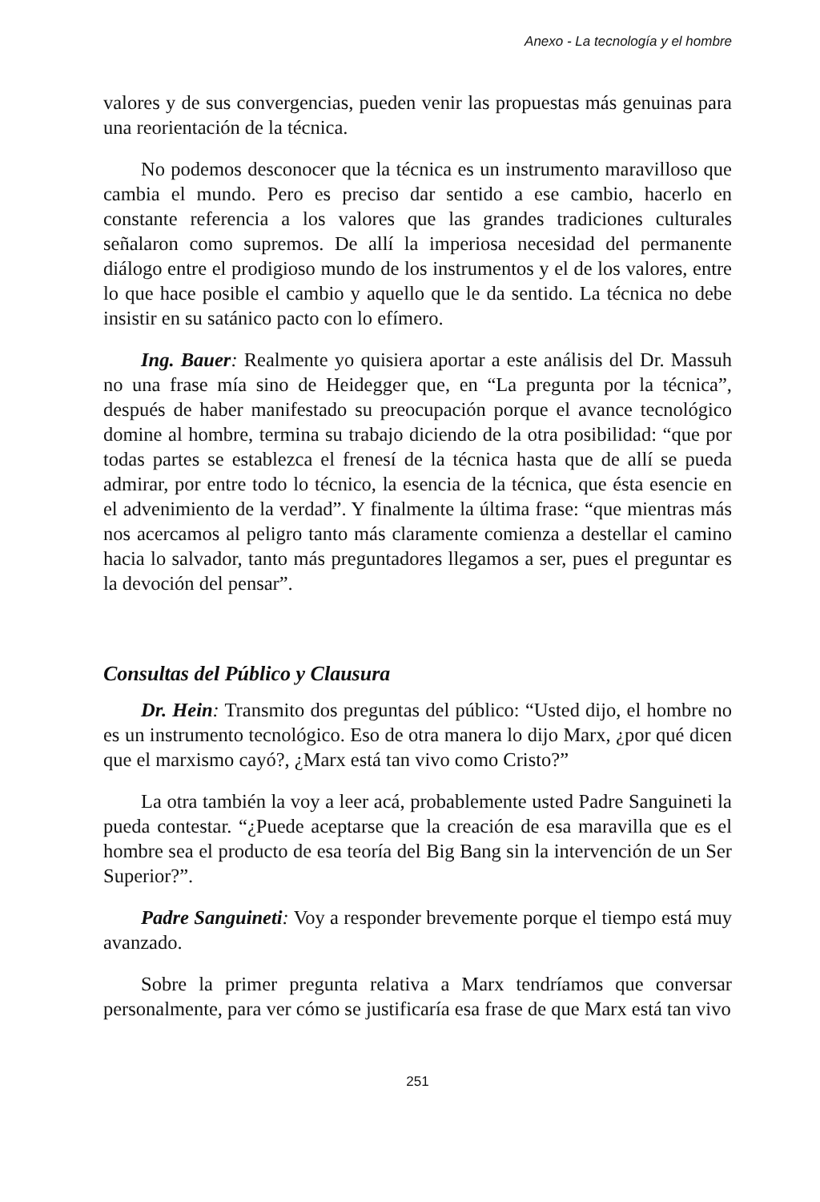Anexo - La tecnología y el hombre
valores y de sus convergencias, pueden venir las propuestas más genuinas para una reorientación de la técnica.
No podemos desconocer que la técnica es un instrumento maravilloso que cambia el mundo. Pero es preciso dar sentido a ese cambio, hacerlo en constante referencia a los valores que las grandes tradiciones culturales señalaron como supremos. De allí la imperiosa necesidad del permanente diálogo entre el prodigioso mundo de los instrumentos y el de los valores, entre lo que hace posible el cambio y aquello que le da sentido. La técnica no debe insistir en su satánico pacto con lo efímero.
Ing. Bauer: Realmente yo quisiera aportar a este análisis del Dr. Massuh no una frase mía sino de Heidegger que, en “La pregunta por la técnica”, después de haber manifestado su preocupación porque el avance tecnológico domine al hombre, termina su trabajo diciendo de la otra posibilidad: “que por todas partes se establezca el frenesí de la técnica hasta que de allí se pueda admirar, por entre todo lo técnico, la esencia de la técnica, que ésta esencie en el advenimiento de la verdad”. Y finalmente la última frase: “que mientras más nos acercamos al peligro tanto más claramente comienza a destellar el camino hacia lo salvador, tanto más preguntadores llegamos a ser, pues el preguntar es la devoción del pensar”.
Consultas del Público y Clausura
Dr. Hein: Transmito dos preguntas del público: “Usted dijo, el hombre no es un instrumento tecnológico. Eso de otra manera lo dijo Marx, ¿por qué dicen que el marxismo cayó?, ¿Marx está tan vivo como Cristo?”
La otra también la voy a leer acá, probablemente usted Padre Sanguineti la pueda contestar. “¿Puede aceptarse que la creación de esa maravilla que es el hombre sea el producto de esa teoría del Big Bang sin la intervención de un Ser Superior?”.
Padre Sanguineti: Voy a responder brevemente porque el tiempo está muy avanzado.
Sobre la primer pregunta relativa a Marx tendríamos que conversar personalmente, para ver cómo se justificaría esa frase de que Marx está tan vivo
251